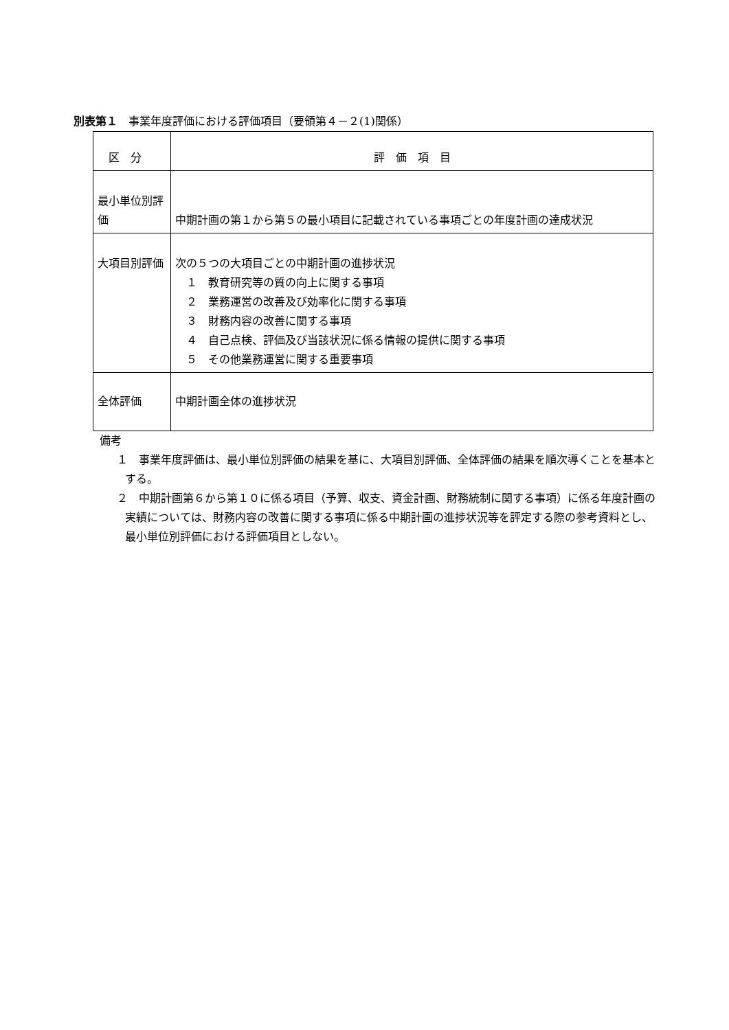別表第１　事業年度評価における評価項目（要領第４－２(1)関係）
| 区 分 | 評 価 項 目 |
| --- | --- |
| 最小単位別評価 | 中期計画の第１から第５の最小項目に記載されている事項ごとの年度計画の達成状況 |
| 大項目別評価 | 次の５つの大項目ごとの中期計画の進捗状況 １ 教育研究等の質の向上に関する事項 ２ 業務運営の改善及び効率化に関する事項 ３ 財務内容の改善に関する事項 ４ 自己点検、評価及び当該状況に係る情報の提供に関する事項 ５ その他業務運営に関する重要事項 |
| 全体評価 | 中期計画全体の進捗状況 |
備考
１　事業年度評価は、最小単位別評価の結果を基に、大項目別評価、全体評価の結果を順次導くことを基本とする。
２　中期計画第６から第１０に係る項目（予算、収支、資金計画、財務統制に関する事項）に係る年度計画の実績については、財務内容の改善に関する事項に係る中期計画の進捗状況等を評定する際の参考資料とし、最小単位別評価における評価項目としない。